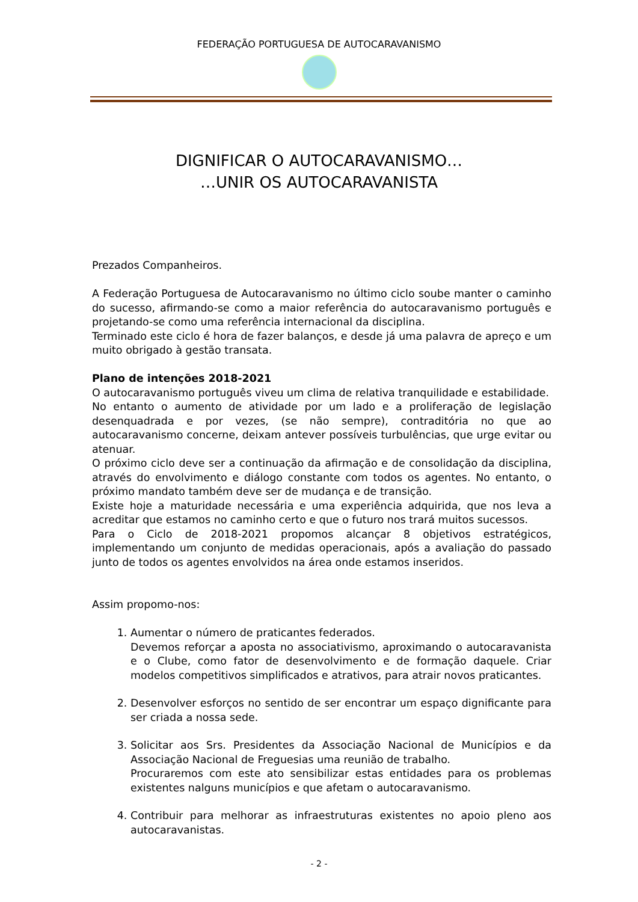FEDERAÇÃO PORTUGUESA DE AUTOCARAVANISMO
DIGNIFICAR O AUTOCARAVANISMO…
…UNIR OS AUTOCARAVANISTA
Prezados Companheiros.
A Federação Portuguesa de Autocaravanismo no último ciclo soube manter o caminho do sucesso, afirmando-se como a maior referência do autocaravanismo português e projetando-se como uma referência internacional da disciplina.
Terminado este ciclo é hora de fazer balanços, e desde já uma palavra de apreço e um muito obrigado à gestão transata.
Plano de intenções 2018-2021
O autocaravanismo português viveu um clima de relativa tranquilidade e estabilidade.
No entanto o aumento de atividade por um lado e a proliferação de legislação desenquadrada e por vezes, (se não sempre), contraditória no que ao autocaravanismo concerne, deixam antever possíveis turbulências, que urge evitar ou atenuar.
O próximo ciclo deve ser a continuação da afirmação e de consolidação da disciplina, através do envolvimento e diálogo constante com todos os agentes. No entanto, o próximo mandato também deve ser de mudança e de transição.
Existe hoje a maturidade necessária e uma experiência adquirida, que nos leva a acreditar que estamos no caminho certo e que o futuro nos trará muitos sucessos.
Para o Ciclo de 2018-2021 propomos alcançar 8 objetivos estratégicos, implementando um conjunto de medidas operacionais, após a avaliação do passado junto de todos os agentes envolvidos na área onde estamos inseridos.
Assim propomo-nos:
1. Aumentar o número de praticantes federados.
Devemos reforçar a aposta no associativismo, aproximando o autocaravanista e o Clube, como fator de desenvolvimento e de formação daquele. Criar modelos competitivos simplificados e atrativos, para atrair novos praticantes.
2. Desenvolver esforços no sentido de ser encontrar um espaço dignificante para ser criada a nossa sede.
3. Solicitar aos Srs. Presidentes da Associação Nacional de Municípios e da Associação Nacional de Freguesias uma reunião de trabalho.
Procuraremos com este ato sensibilizar estas entidades para os problemas existentes nalguns municípios e que afetam o autocaravanismo.
4. Contribuir para melhorar as infraestruturas existentes no apoio pleno aos autocaravanistas.
- 2 -